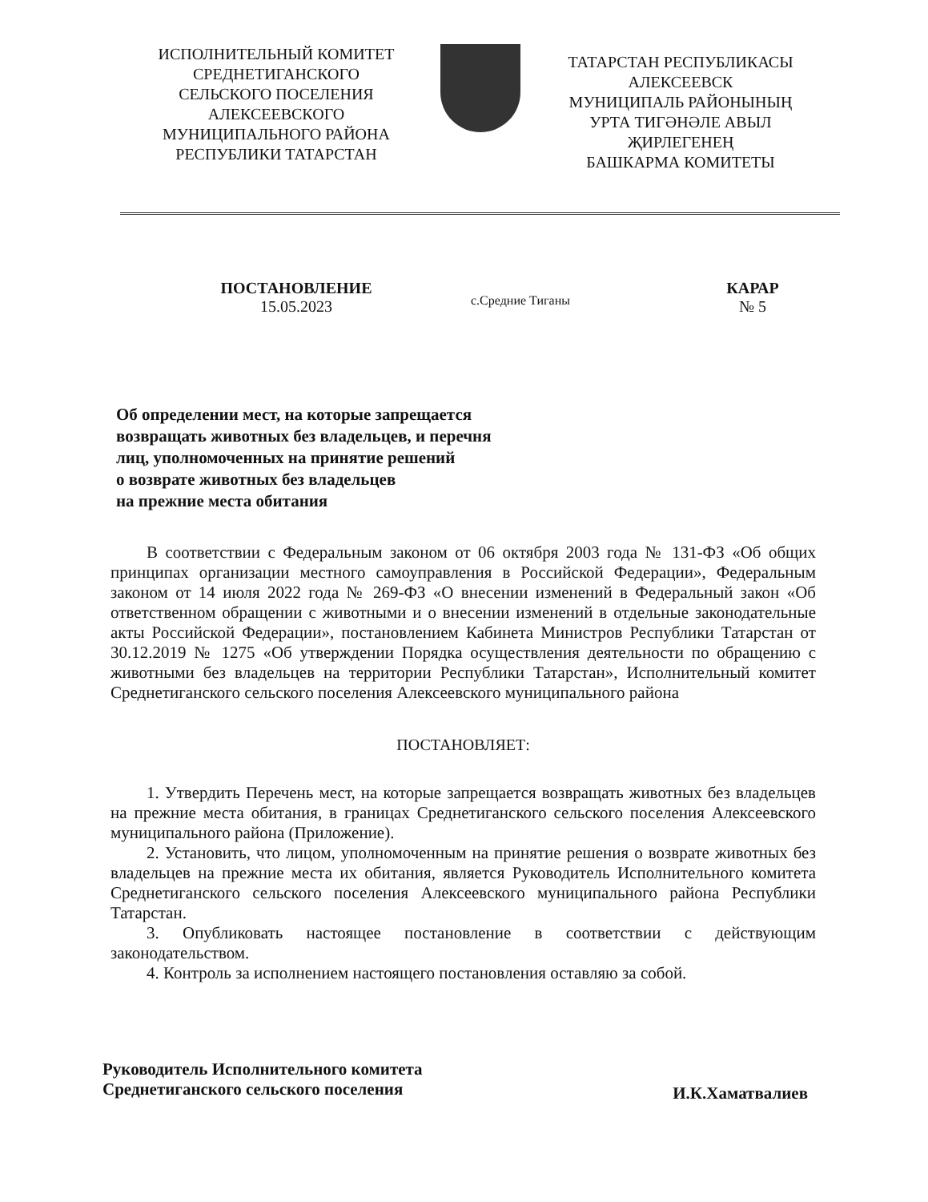ИСПОЛНИТЕЛЬНЫЙ КОМИТЕТ
СРЕДНЕТИГАНСКОГО
СЕЛЬСКОГО ПОСЕЛЕНИЯ
АЛЕКСЕЕВСКОГО
МУНИЦИПАЛЬНОГО РАЙОНА
РЕСПУБЛИКИ ТАТАРСТАН
ТАТАРСТАН РЕСПУБЛИКАСЫ
АЛЕКСЕЕВСК
МУНИЦИПАЛЬ РАЙОНЫНЫҢ
УРТА ТИГӘНӘЛЕ АВЫЛ
ҖИРЛЕГЕНЕҢ
БАШКАРМА КОМИТЕТЫ
ПОСТАНОВЛЕНИЕ
15.05.2023
с.Средние Тиганы
КАРАР
№ 5
Об определении мест, на которые запрещается
возвращать животных без владельцев, и перечня
лиц, уполномоченных на принятие решений
о возврате животных без владельцев
на прежние места обитания
В соответствии с Федеральным законом от 06 октября 2003 года № 131-ФЗ «Об общих принципах организации местного самоуправления в Российской Федерации», Федеральным законом от 14 июля 2022 года № 269-ФЗ «О внесении изменений в Федеральный закон «Об ответственном обращении с животными и о внесении изменений в отдельные законодательные акты Российской Федерации», постановлением Кабинета Министров Республики Татарстан от 30.12.2019 № 1275 «Об утверждении Порядка осуществления деятельности по обращению с животными без владельцев на территории Республики Татарстан», Исполнительный комитет Среднетиганского сельского поселения Алексеевского муниципального района
ПОСТАНОВЛЯЕТ:
1. Утвердить Перечень мест, на которые запрещается возвращать животных без владельцев на прежние места обитания, в границах Среднетиганского сельского поселения Алексеевского муниципального района (Приложение).
2. Установить, что лицом, уполномоченным на принятие решения о возврате животных без владельцев на прежние места их обитания, является Руководитель Исполнительного комитета Среднетиганского сельского поселения Алексеевского муниципального района Республики Татарстан.
3. Опубликовать настоящее постановление в соответствии с действующим законодательством.
4. Контроль за исполнением настоящего постановления оставляю за собой.
Руководитель Исполнительного комитета
Среднетиганского сельского поселения
И.К.Хаматвалиев